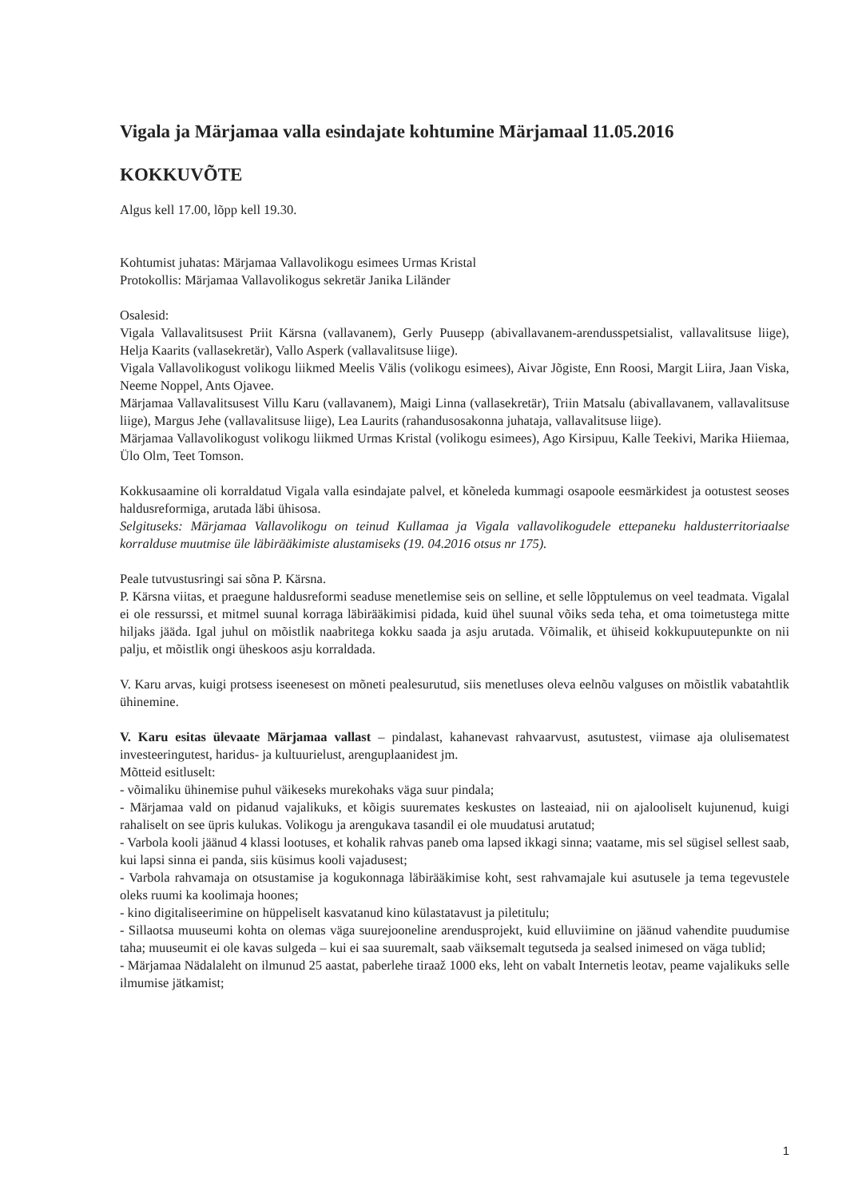Vigala ja Märjamaa valla esindajate kohtumine Märjamaal 11.05.2016
KOKKUVÕTE
Algus kell 17.00, lõpp kell 19.30.
Kohtumist juhatas: Märjamaa Vallavolikogu esimees Urmas Kristal
Protokollis: Märjamaa Vallavolikogus sekretär Janika Liländer
Osalesid:
Vigala Vallavalitsusest Priit Kärsna (vallavanem), Gerly Puusepp (abivallavanem-arendusspetsialist, vallavalitsuse liige), Helja Kaarits (vallasekretär), Vallo Asperk (vallavalitsuse liige).
Vigala Vallavolikogust volikogu liikmed Meelis Välis (volikogu esimees), Aivar Jõgiste, Enn Roosi, Margit Liira, Jaan Viska, Neeme Noppel, Ants Ojavee.
Märjamaa Vallavalitsusest Villu Karu (vallavanem), Maigi Linna (vallasekretär), Triin Matsalu (abivallavanem, vallavalitsuse liige), Margus Jehe (vallavalitsuse liige), Lea Laurits (rahandusosakonna juhataja, vallavalitsuse liige).
Märjamaa Vallavolikogust volikogu liikmed Urmas Kristal (volikogu esimees), Ago Kirsipuu, Kalle Teekivi, Marika Hiiemaa, Ülo Olm, Teet Tomson.
Kokkusaamine oli korraldatud Vigala valla esindajate palvel, et kõneleda kummagi osapoole eesmärkidest ja ootustest seoses haldusreformiga, arutada läbi ühisosa.
Selgituseks: Märjamaa Vallavolikogu on teinud Kullamaa ja Vigala vallavolikogudele ettepaneku haldusterritoriaalse korralduse muutmise üle läbirääkimiste alustamiseks (19. 04.2016 otsus nr 175).
Peale tutvustusringi sai sõna P. Kärsna.
P. Kärsna viitas, et praegune haldusreformi seaduse menetlemise seis on selline, et selle lõpptulemus on veel teadmata. Vigalal ei ole ressurssi, et mitmel suunal korraga läbirääkimisi pidada, kuid ühel suunal võiks seda teha, et oma toimetustega mitte hiljaks jääda. Igal juhul on mõistlik naabritega kokku saada ja asju arutada. Võimalik, et ühiseid kokkupuutepunkte on nii palju, et mõistlik ongi üheskoos asju korraldada.
V. Karu arvas, kuigi protsess iseenesest on mõneti pealesurutud, siis menetluses oleva eelnõu valguses on mõistlik vabatahtlik ühinemine.
V. Karu esitas ülevaate Märjamaa vallast – pindalast, kahanevast rahvaarvust, asutustest, viimase aja olulisematest investeeringutest, haridus- ja kultuurielust, arenguplaanidest jm.
Mõtteid esitluselt:
- võimaliku ühinemise puhul väikeseks murekohaks väga suur pindala;
- Märjamaa vald on pidanud vajalikuks, et kõigis suuremates keskustes on lasteaiad, nii on ajalooliselt kujunenud, kuigi rahaliselt on see üpris kulukas. Volikogu ja arengukava tasandil ei ole muudatusi arutatud;
- Varbola kooli jäänud 4 klassi lootuses, et kohalik rahvas paneb oma lapsed ikkagi sinna; vaatame, mis sel sügisel sellest saab, kui lapsi sinna ei panda, siis küsimus kooli vajadusest;
- Varbola rahvamaja on otsustamise ja kogukonnaga läbirääkimise koht, sest rahvamajale kui asutusele ja tema tegevustele oleks ruumi ka koolimaja hoones;
- kino digitaliseerimine on hüppeliselt kasvatanud kino külastatavust ja piletitulu;
- Sillaotsa muuseumi kohta on olemas väga suurejooneline arendusprojekt, kuid elluviimine on jäänud vahendite puudumise taha; muuseumit ei ole kavas sulgeda – kui ei saa suuremalt, saab väiksemalt tegutseda ja sealsed inimesed on väga tublid;
- Märjamaa Nädalaleht on ilmunud 25 aastat, paberlehe tiraaž 1000 eks, leht on vabalt Internetis leotav, peame vajalikuks selle ilmumise jätkamist;
1